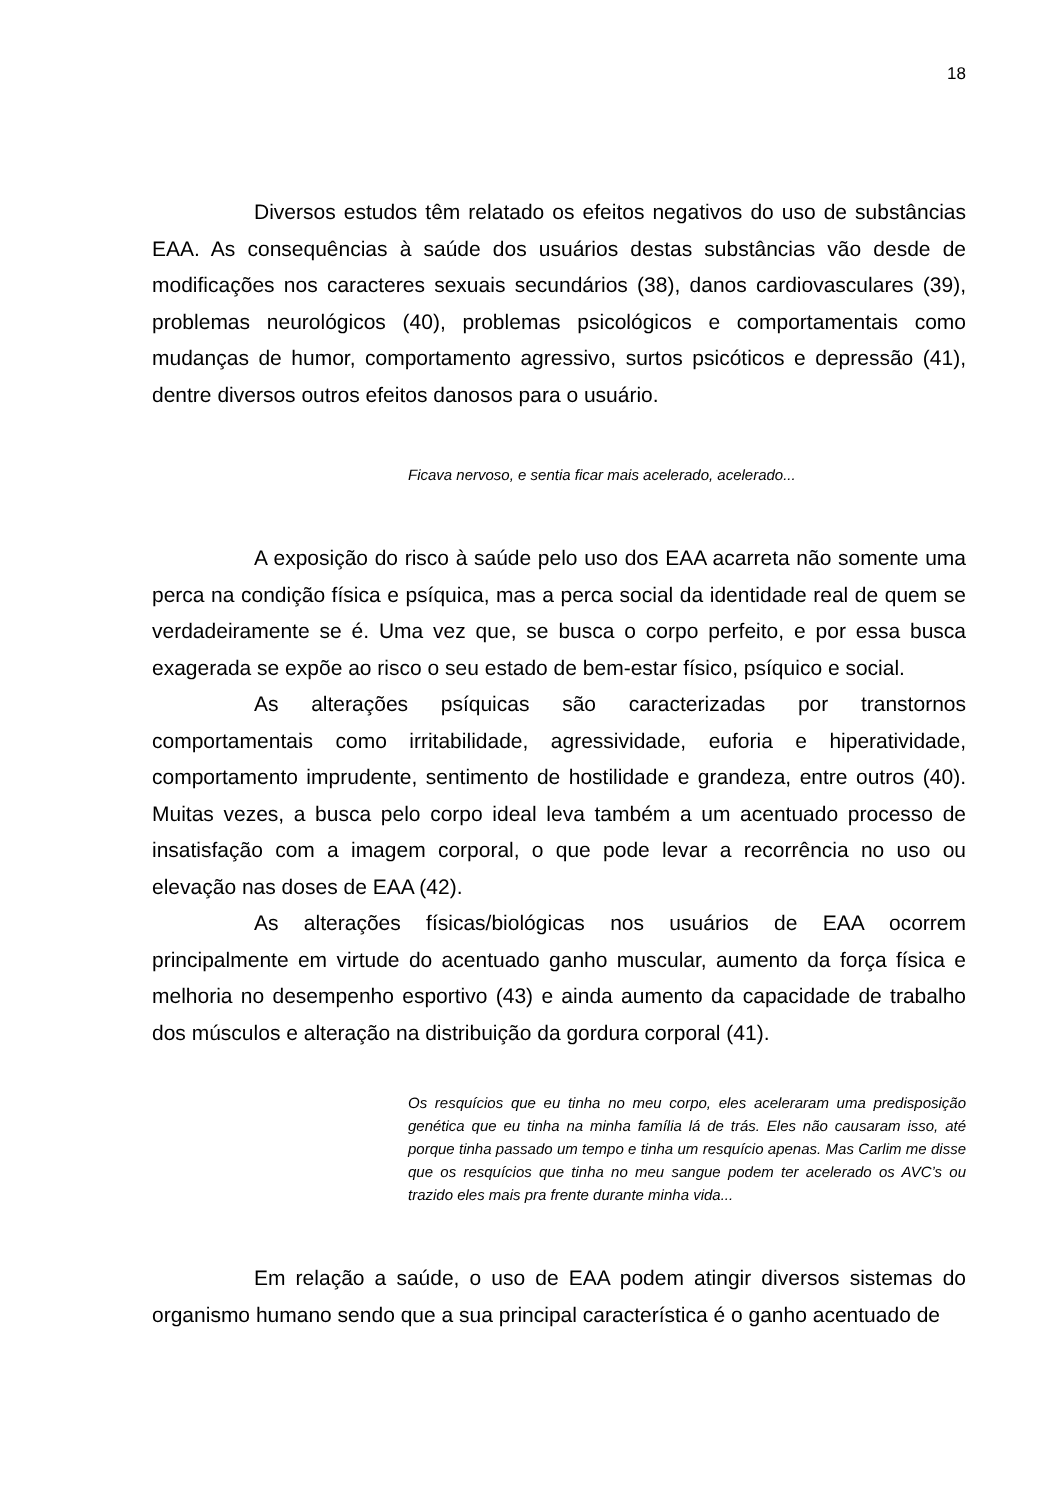18
Diversos estudos têm relatado os efeitos negativos do uso de substâncias EAA. As consequências à saúde dos usuários destas substâncias vão desde de modificações nos caracteres sexuais secundários (38), danos cardiovasculares (39), problemas neurológicos (40), problemas psicológicos e comportamentais como mudanças de humor, comportamento agressivo, surtos psicóticos e depressão (41), dentre diversos outros efeitos danosos para o usuário.
Ficava nervoso, e sentia ficar mais acelerado, acelerado...
A exposição do risco à saúde pelo uso dos EAA acarreta não somente uma perca na condição física e psíquica, mas a perca social da identidade real de quem se verdadeiramente se é. Uma vez que, se busca o corpo perfeito, e por essa busca exagerada se expõe ao risco o seu estado de bem-estar físico, psíquico e social.
As alterações psíquicas são caracterizadas por transtornos comportamentais como irritabilidade, agressividade, euforia e hiperatividade, comportamento imprudente, sentimento de hostilidade e grandeza, entre outros (40). Muitas vezes, a busca pelo corpo ideal leva também a um acentuado processo de insatisfação com a imagem corporal, o que pode levar a recorrência no uso ou elevação nas doses de EAA (42).
As alterações físicas/biológicas nos usuários de EAA ocorrem principalmente em virtude do acentuado ganho muscular, aumento da força física e melhoria no desempenho esportivo (43) e ainda aumento da capacidade de trabalho dos músculos e alteração na distribuição da gordura corporal (41).
Os resquícios que eu tinha no meu corpo, eles aceleraram uma predisposição genética que eu tinha na minha família lá de trás. Eles não causaram isso, até porque tinha passado um tempo e tinha um resquício apenas. Mas Carlim me disse que os resquícios que tinha no meu sangue podem ter acelerado os AVC’s ou trazido eles mais pra frente durante minha vida...
Em relação a saúde, o uso de EAA podem atingir diversos sistemas do organismo humano sendo que a sua principal característica é o ganho acentuado de